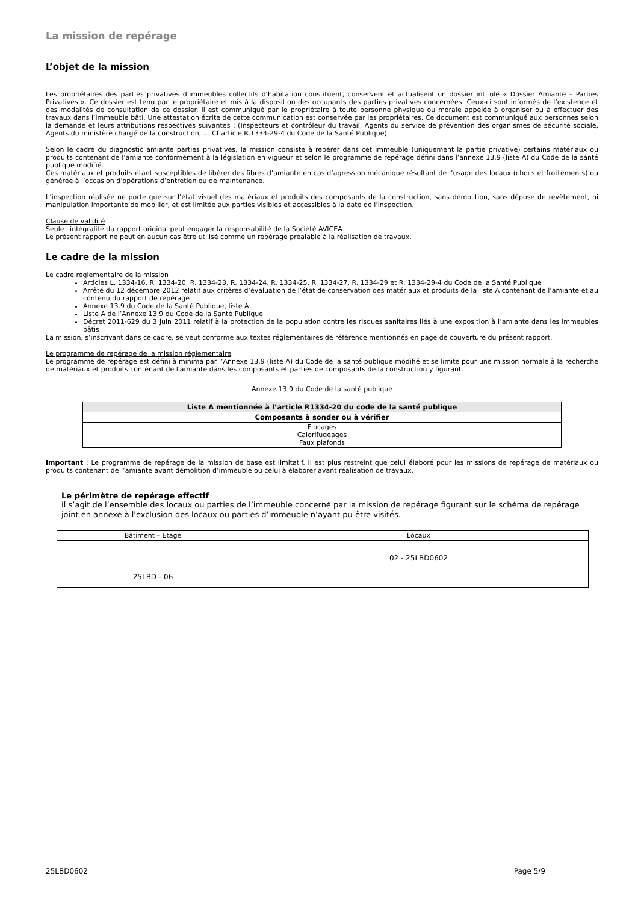La mission de repérage
L’objet de la mission
Les propriétaires des parties privatives d’immeubles collectifs d’habitation constituent, conservent et actualisent un dossier intitulé « Dossier Amiante – Parties Privatives ». Ce dossier est tenu par le propriétaire et mis à la disposition des occupants des parties privatives concernées. Ceux-ci sont informés de l’existence et des modalités de consultation de ce dossier. Il est communiqué par le propriétaire à toute personne physique ou morale appelée à organiser ou à effectuer des travaux dans l’immeuble bâti. Une attestation écrite de cette communication est conservée par les propriétaires. Ce document est communiqué aux personnes selon la demande et leurs attributions respectives suivantes : (Inspecteurs et contrôleur du travail, Agents du service de prévention des organismes de sécurité sociale, Agents du ministère chargé de la construction, … Cf article R.1334-29-4 du Code de la Santé Publique)
Selon le cadre du diagnostic amiante parties privatives, la mission consiste à repérer dans cet immeuble (uniquement la partie privative) certains matériaux ou produits contenant de l’amiante conformément à la législation en vigueur et selon le programme de repérage défini dans l’annexe 13.9 (liste A) du Code de la santé publique modifié.
Ces matériaux et produits étant susceptibles de libérer des fibres d’amiante en cas d’agression mécanique résultant de l’usage des locaux (chocs et frottements) ou générée à l’occasion d’opérations d’entretien ou de maintenance.
L’inspection réalisée ne porte que sur l’état visuel des matériaux et produits des composants de la construction, sans démolition, sans dépose de revêtement, ni manipulation importante de mobilier, et est limitée aux parties visibles et accessibles à la date de l’inspection.
Clause de validité
Seule l'intégralité du rapport original peut engager la responsabilité de la Société AVICEA
Le présent rapport ne peut en aucun cas être utilisé comme un repérage préalable à la réalisation de travaux.
Le cadre de la mission
Le cadre réglementaire de la mission
Articles L. 1334-16, R. 1334-20, R. 1334-23, R. 1334-24, R. 1334-25, R. 1334-27, R. 1334-29 et R. 1334-29-4 du Code de la Santé Publique
Arrêté du 12 décembre 2012 relatif aux critères d’évaluation de l’état de conservation des matériaux et produits de la liste A contenant de l’amiante et au contenu du rapport de repérage
Annexe 13.9 du Code de la Santé Publique, liste A
Liste A de l’Annexe 13.9 du Code de la Santé Publique
Décret 2011-629 du 3 juin 2011 relatif à la protection de la population contre les risques sanitaires liés à une exposition à l’amiante dans les immeubles bâtis
La mission, s’inscrivant dans ce cadre, se veut conforme aux textes réglementaires de référence mentionnés en page de couverture du présent rapport.
Le programme de repérage de la mission réglementaire
Le programme de repérage est défini à minima par l’Annexe 13.9 (liste A) du Code de la santé publique modifié et se limite pour une mission normale à la recherche de matériaux et produits contenant de l'amiante dans les composants et parties de composants de la construction y figurant.
Annexe 13.9 du Code de la santé publique
| Liste A mentionnée à l’article R1334-20 du code de la santé publique |
| --- |
| Composants à sonder ou à vérifier |
| Flocages Calorifugeages Faux plafonds |
Important : Le programme de repérage de la mission de base est limitatif. Il est plus restreint que celui élaboré pour les missions de repérage de matériaux ou produits contenant de l’amiante avant démolition d’immeuble ou celui à élaborer avant réalisation de travaux.
Le périmètre de repérage effectif
Il s’agit de l’ensemble des locaux ou parties de l’immeuble concerné par la mission de repérage figurant sur le schéma de repérage joint en annexe à l'exclusion des locaux ou parties d’immeuble n’ayant pu être visités.
| Bâtiment – Etage | Locaux |
| 25LBD - 06 | 02 - 25LBD0602 |
25LBD0602 Page 5/9